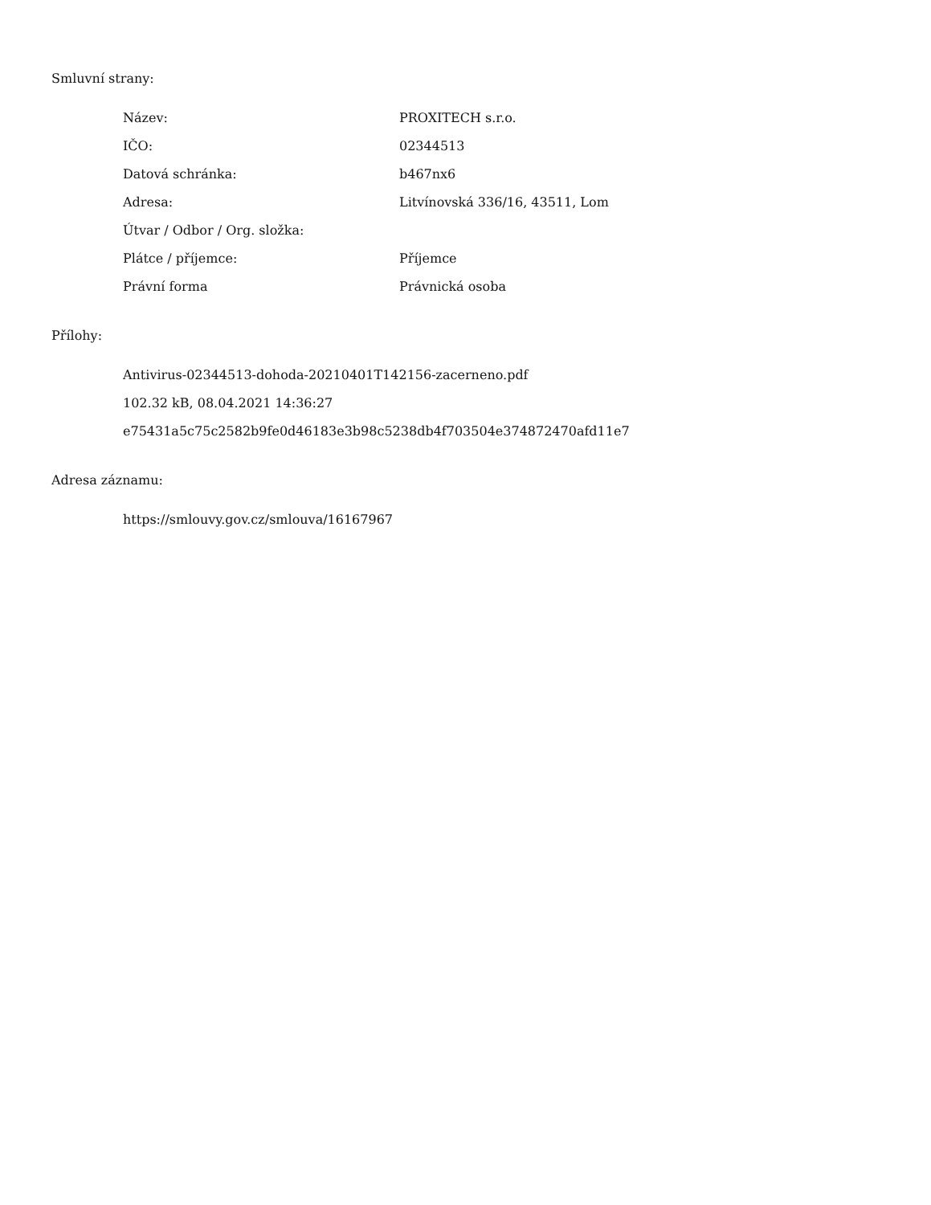Smluvní strany:
| Název: | PROXITECH s.r.o. |
| IČO: | 02344513 |
| Datová schránka: | b467nx6 |
| Adresa: | Litvínovská 336/16, 43511, Lom |
| Útvar / Odbor / Org. složka: | |
| Plátce / příjemce: | Příjemce |
| Právní forma | Právnická osoba |
Přílohy:
Antivirus-02344513-dohoda-20210401T142156-zacerneno.pdf
102.32 kB, 08.04.2021 14:36:27
e75431a5c75c2582b9fe0d46183e3b98c5238db4f703504e374872470afd11e7
Adresa záznamu:
https://smlouvy.gov.cz/smlouva/16167967